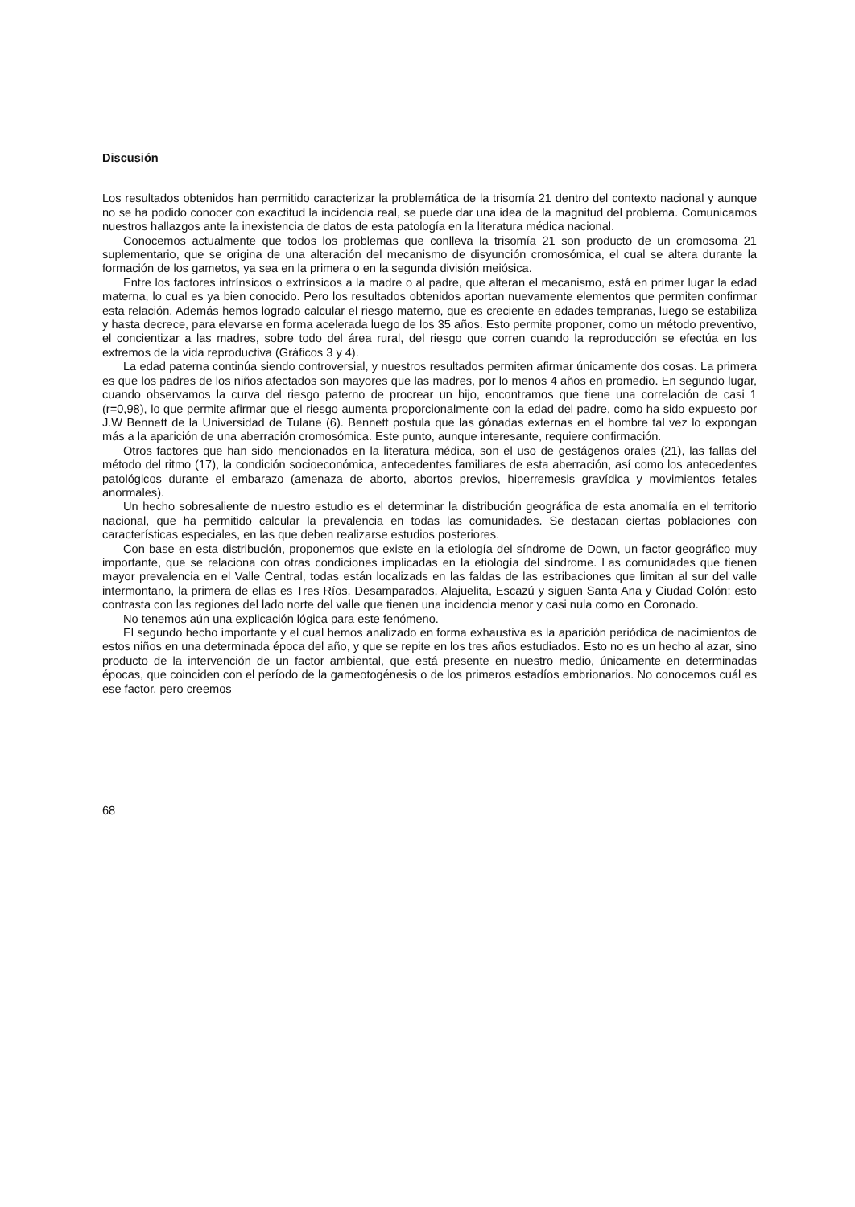Discusión
Los resultados obtenidos han permitido caracterizar la problemática de la trisomía 21 dentro del contexto nacional y aunque no se ha podido conocer con exactitud la incidencia real, se puede dar una idea de la magnitud del problema. Comunicamos nuestros hallazgos ante la inexistencia de datos de esta patología en la literatura médica nacional.
Conocemos actualmente que todos los problemas que conlleva la trisomía 21 son producto de un cromosoma 21 suplementario, que se origina de una alteración del mecanismo de disyunción cromosómica, el cual se altera durante la formación de los gametos, ya sea en la primera o en la segunda división meiósica.
Entre los factores intrínsicos o extrínsicos a la madre o al padre, que alteran el mecanismo, está en primer lugar la edad materna, lo cual es ya bien conocido. Pero los resultados obtenidos aportan nuevamente elementos que permiten confirmar esta relación. Además hemos logrado calcular el riesgo materno, que es creciente en edades tempranas, luego se estabiliza y hasta decrece, para elevarse en forma acelerada luego de los 35 años. Esto permite proponer, como un método preventivo, el concientizar a las madres, sobre todo del área rural, del riesgo que corren cuando la reproducción se efectúa en los extremos de la vida reproductiva (Gráficos 3 y 4).
La edad paterna continúa siendo controversial, y nuestros resultados permiten afirmar únicamente dos cosas. La primera es que los padres de los niños afectados son mayores que las madres, por lo menos 4 años en promedio. En segundo lugar, cuando observamos la curva del riesgo paterno de procrear un hijo, encontramos que tiene una correlación de casi 1 (r=0,98), lo que permite afirmar que el riesgo aumenta proporcionalmente con la edad del padre, como ha sido expuesto por J.W Bennett de la Universidad de Tulane (6). Bennett postula que las gónadas externas en el hombre tal vez lo expongan más a la aparición de una aberración cromosómica. Este punto, aunque interesante, requiere confirmación.
Otros factores que han sido mencionados en la literatura médica, son el uso de gestágenos orales (21), las fallas del método del ritmo (17), la condición socioeconómica, antecedentes familiares de esta aberración, así como los antecedentes patológicos durante el embarazo (amenaza de aborto, abortos previos, hiperremesis gravídica y movimientos fetales anormales).
Un hecho sobresaliente de nuestro estudio es el determinar la distribución geográfica de esta anomalía en el territorio nacional, que ha permitido calcular la prevalencia en todas las comunidades. Se destacan ciertas poblaciones con características especiales, en las que deben realizarse estudios posteriores.
Con base en esta distribución, proponemos que existe en la etiología del síndrome de Down, un factor geográfico muy importante, que se relaciona con otras condiciones implicadas en la etiología del síndrome. Las comunidades que tienen mayor prevalencia en el Valle Central, todas están localizads en las faldas de las estribaciones que limitan al sur del valle intermontano, la primera de ellas es Tres Ríos, Desamparados, Alajuelita, Escazú y siguen Santa Ana y Ciudad Colón; esto contrasta con las regiones del lado norte del valle que tienen una incidencia menor y casi nula como en Coronado.
No tenemos aún una explicación lógica para este fenómeno.
El segundo hecho importante y el cual hemos analizado en forma exhaustiva es la aparición periódica de nacimientos de estos niños en una determinada época del año, y que se repite en los tres años estudiados. Esto no es un hecho al azar, sino producto de la intervención de un factor ambiental, que está presente en nuestro medio, únicamente en determinadas épocas, que coinciden con el período de la gameotogénesis o de los primeros estadíos embrionarios. No conocemos cuál es ese factor, pero creemos
68